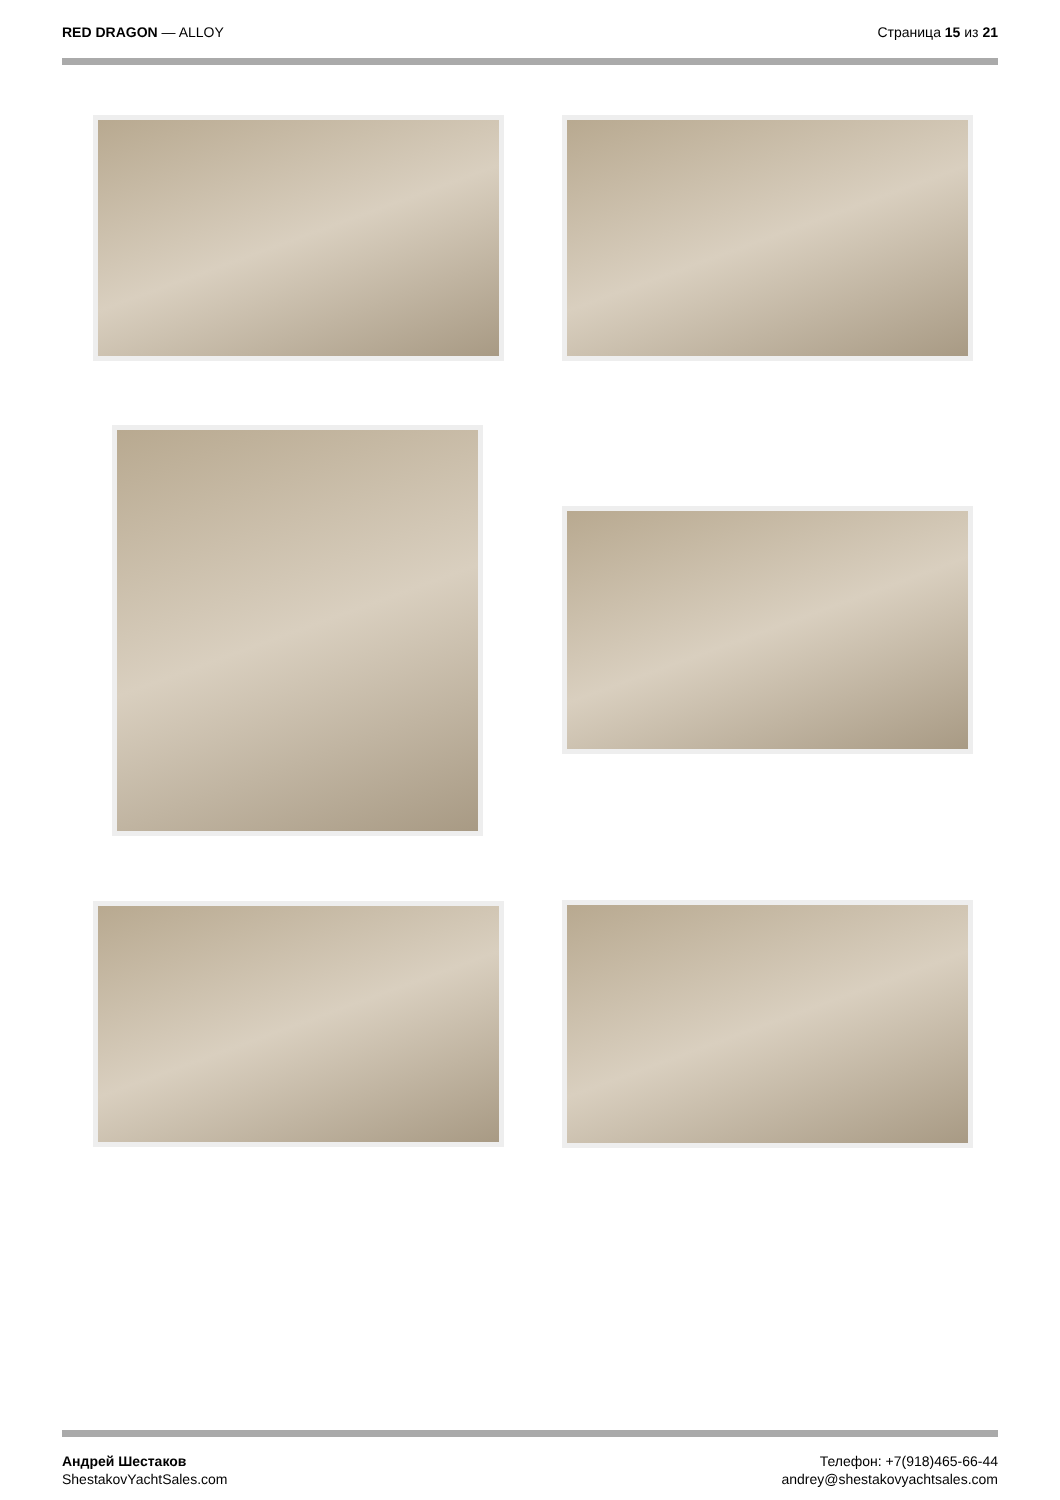RED DRAGON — ALLOY Страница 15 из 21
Андрей Шестаков
ShestakovYachtSales.com
Телефон: +7(918)465-66-44
andrey@shestakovyachtsales.com